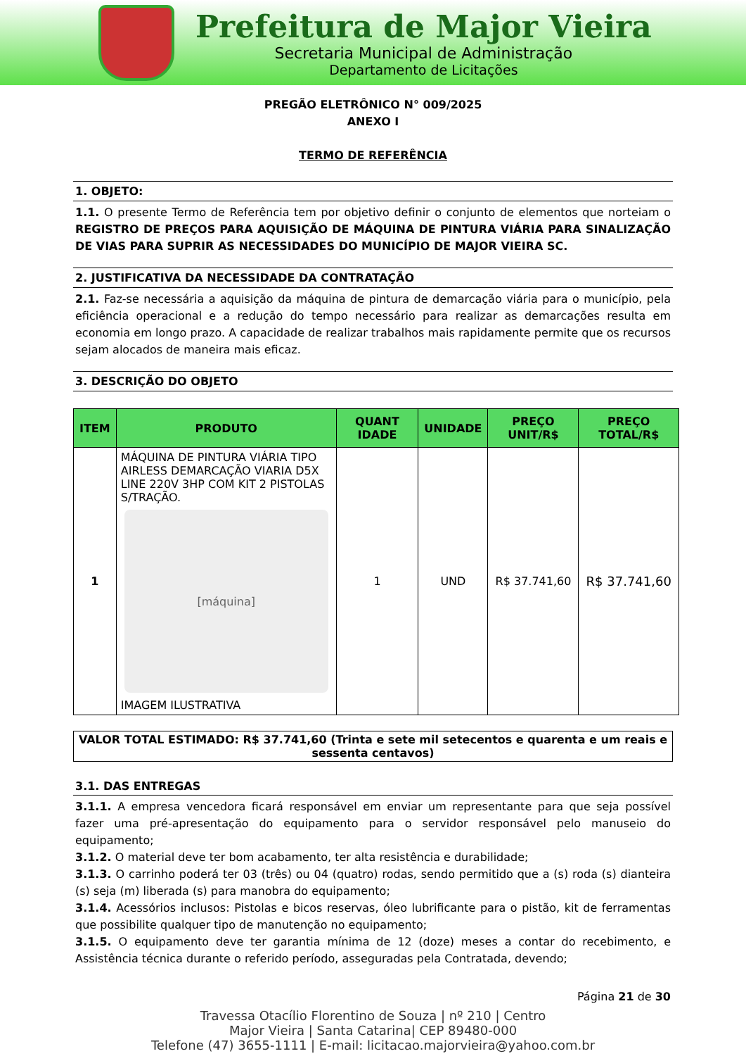Prefeitura de Major Vieira
Secretaria Municipal de Administração
Departamento de Licitações
PREGÃO ELETRÔNICO N° 009/2025
ANEXO I
TERMO DE REFERÊNCIA
1. OBJETO:
1.1. O presente Termo de Referência tem por objetivo definir o conjunto de elementos que norteiam o REGISTRO DE PREÇOS PARA AQUISIÇÃO DE MÁQUINA DE PINTURA VIÁRIA PARA SINALIZAÇÃO DE VIAS PARA SUPRIR AS NECESSIDADES DO MUNICÍPIO DE MAJOR VIEIRA SC.
2. JUSTIFICATIVA DA NECESSIDADE DA CONTRATAÇÃO
2.1. Faz-se necessária a aquisição da máquina de pintura de demarcação viária para o município, pela eficiência operacional e a redução do tempo necessário para realizar as demarcações resulta em economia em longo prazo. A capacidade de realizar trabalhos mais rapidamente permite que os recursos sejam alocados de maneira mais eficaz.
3. DESCRIÇÃO DO OBJETO
| ITEM | PRODUTO | QUANT IDADE | UNIDADE | PREÇO UNIT/R$ | PREÇO TOTAL/R$ |
| --- | --- | --- | --- | --- | --- |
| 1 | MÁQUINA DE PINTURA VIÁRIA TIPO AIRLESS DEMARCAÇÃO VIARIA D5X LINE 220V 3HP COM KIT 2 PISTOLAS S/TRAÇÃO. [máquina] IMAGEM ILUSTRATIVA | 1 | UND | R$ 37.741,60 | R$ 37.741,60 |
VALOR TOTAL ESTIMADO: R$ 37.741,60 (Trinta e sete mil setecentos e quarenta e um reais e sessenta centavos)
3.1. DAS ENTREGAS
3.1.1. A empresa vencedora ficará responsável em enviar um representante para que seja possível fazer uma pré-apresentação do equipamento para o servidor responsável pelo manuseio do equipamento;
3.1.2. O material deve ter bom acabamento, ter alta resistência e durabilidade;
3.1.3. O carrinho poderá ter 03 (três) ou 04 (quatro) rodas, sendo permitido que a (s) roda (s) dianteira (s) seja (m) liberada (s) para manobra do equipamento;
3.1.4. Acessórios inclusos: Pistolas e bicos reservas, óleo lubrificante para o pistão, kit de ferramentas que possibilite qualquer tipo de manutenção no equipamento;
3.1.5. O equipamento deve ter garantia mínima de 12 (doze) meses a contar do recebimento, e Assistência técnica durante o referido período, asseguradas pela Contratada, devendo;
Página 21 de 30
Travessa Otacílio Florentino de Souza | nº 210 | Centro
Major Vieira | Santa Catarina| CEP 89480-000
Telefone (47) 3655-1111 | E-mail: licitacao.majorvieira@yahoo.com.br